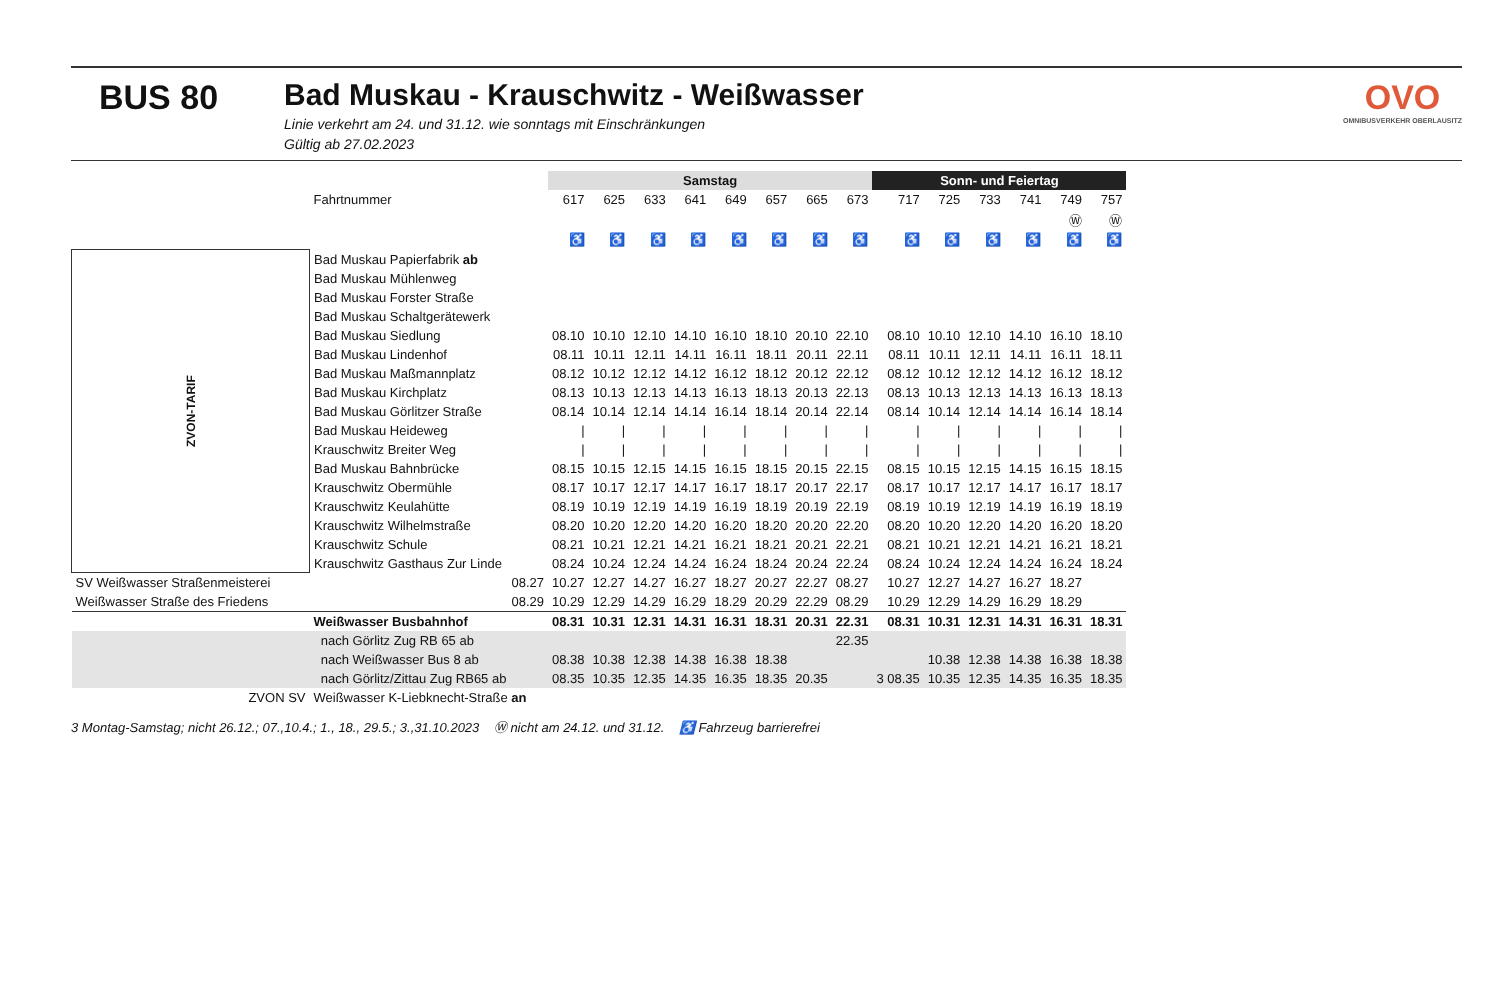BUS 80 Bad Muskau - Krauschwitz - Weißwasser
Linie verkehrt am 24. und 31.12. wie sonntags mit Einschränkungen
Gültig ab 27.02.2023
OVO
OMNIBUSVERKEHR OBERLAUSITZ
| | | Samstag | | | | | | | | Sonn- und Feiertag | | | | | |
| --- | --- | --- | --- | --- | --- | --- | --- | --- | --- | --- | --- | --- | --- | --- | --- |
| | Fahrtnummer | 617 | 625 | 633 | 641 | 649 | 657 | 665 | 673 | 717 | 725 | 733 | 741 | 749 | 757 |
| | | | | | | | | | | | | | | Ⓦ | Ⓦ |
| | | ♿ | ♿ | ♿ | ♿ | ♿ | ♿ | ♿ | ♿ | ♿ | ♿ | ♿ | ♿ | ♿ | ♿ |
| ZVON-TARIF | Bad Muskau Papierfabrik ab | | | | | | | | | | | | | | |
| | Bad Muskau Mühlenweg | | | | | | | | | | | | | | |
| | Bad Muskau Forster Straße | | | | | | | | | | | | | | |
| | Bad Muskau Schaltgerätewerk | | | | | | | | | | | | | | |
| | Bad Muskau Siedlung | 08.10 | 10.10 | 12.10 | 14.10 | 16.10 | 18.10 | 20.10 | 22.10 | 08.10 | 10.10 | 12.10 | 14.10 | 16.10 | 18.10 |
| | Bad Muskau Lindenhof | 08.11 | 10.11 | 12.11 | 14.11 | 16.11 | 18.11 | 20.11 | 22.11 | 08.11 | 10.11 | 12.11 | 14.11 | 16.11 | 18.11 |
| | Bad Muskau Maßmannplatz | 08.12 | 10.12 | 12.12 | 14.12 | 16.12 | 18.12 | 20.12 | 22.12 | 08.12 | 10.12 | 12.12 | 14.12 | 16.12 | 18.12 |
| | Bad Muskau Kirchplatz | 08.13 | 10.13 | 12.13 | 14.13 | 16.13 | 18.13 | 20.13 | 22.13 | 08.13 | 10.13 | 12.13 | 14.13 | 16.13 | 18.13 |
| | Bad Muskau Görlitzer Straße | 08.14 | 10.14 | 12.14 | 14.14 | 16.14 | 18.14 | 20.14 | 22.14 | 08.14 | 10.14 | 12.14 | 14.14 | 16.14 | 18.14 |
| | Bad Muskau Heideweg | / | / | / | / | / | / | / | / | / | / | / | / | / | / |
| | Krauschwitz Breiter Weg | / | / | / | / | / | / | / | / | / | / | / | / | / | / |
| | Bad Muskau Bahnbrücke | 08.15 | 10.15 | 12.15 | 14.15 | 16.15 | 18.15 | 20.15 | 22.15 | 08.15 | 10.15 | 12.15 | 14.15 | 16.15 | 18.15 |
| | Krauschwitz Obermühle | 08.17 | 10.17 | 12.17 | 14.17 | 16.17 | 18.17 | 20.17 | 22.17 | 08.17 | 10.17 | 12.17 | 14.17 | 16.17 | 18.17 |
| | Krauschwitz Keulahütte | 08.19 | 10.19 | 12.19 | 14.19 | 16.19 | 18.19 | 20.19 | 22.19 | 08.19 | 10.19 | 12.19 | 14.19 | 16.19 | 18.19 |
| | Krauschwitz Wilhelmstraße | 08.20 | 10.20 | 12.20 | 14.20 | 16.20 | 18.20 | 20.20 | 22.20 | 08.20 | 10.20 | 12.20 | 14.20 | 16.20 | 18.20 |
| | Krauschwitz Schule | 08.21 | 10.21 | 12.21 | 14.21 | 16.21 | 18.21 | 20.21 | 22.21 | 08.21 | 10.21 | 12.21 | 14.21 | 16.21 | 18.21 |
| | Krauschwitz Gasthaus Zur Linde | 08.24 | 10.24 | 12.24 | 14.24 | 16.24 | 18.24 | 20.24 | 22.24 | 08.24 | 10.24 | 12.24 | 14.24 | 16.24 | 18.24 |
| SV Weißwasser Straßenmeisterei | 08.27 | 10.27 | 12.27 | 14.27 | 16.27 | 18.27 | 20.27 | 22.27 | 08.27 | 10.27 | 12.27 | 14.27 | 16.27 | 18.27 | |
| Weißwasser Straße des Friedens | 08.29 | 10.29 | 12.29 | 14.29 | 16.29 | 18.29 | 20.29 | 22.29 | 08.29 | 10.29 | 12.29 | 14.29 | 16.29 | 18.29 | |
| | Weißwasser Busbahnhof | 08.31 | 10.31 | 12.31 | 14.31 | 16.31 | 18.31 | 20.31 | 22.31 | 08.31 | 10.31 | 12.31 | 14.31 | 16.31 | 18.31 |
| | nach Görlitz Zug RB 65 ab | | | | | | | | 22.35 | | | | | | |
| | nach Weißwasser Bus 8 ab | 08.38 | 10.38 | 12.38 | 14.38 | 16.38 | 18.38 | | | | 10.38 | 12.38 | 14.38 | 16.38 | 18.38 |
| | nach Görlitz/Zittau Zug RB65 ab | 08.35 | 10.35 | 12.35 | 14.35 | 16.35 | 18.35 | 20.35 | | 3 08.35 | 10.35 | 12.35 | 14.35 | 16.35 | 18.35 |
| ZVON SV | Weißwasser K-Liebknecht-Straße an | | | | | | | | | | | | | | |
3 Montag-Samstag; nicht 26.12.; 07.,10.4.; 1., 18., 29.5.; 3.,31.10.2023 Ⓦ nicht am 24.12. und 31.12. ♿ Fahrzeug barrierefrei